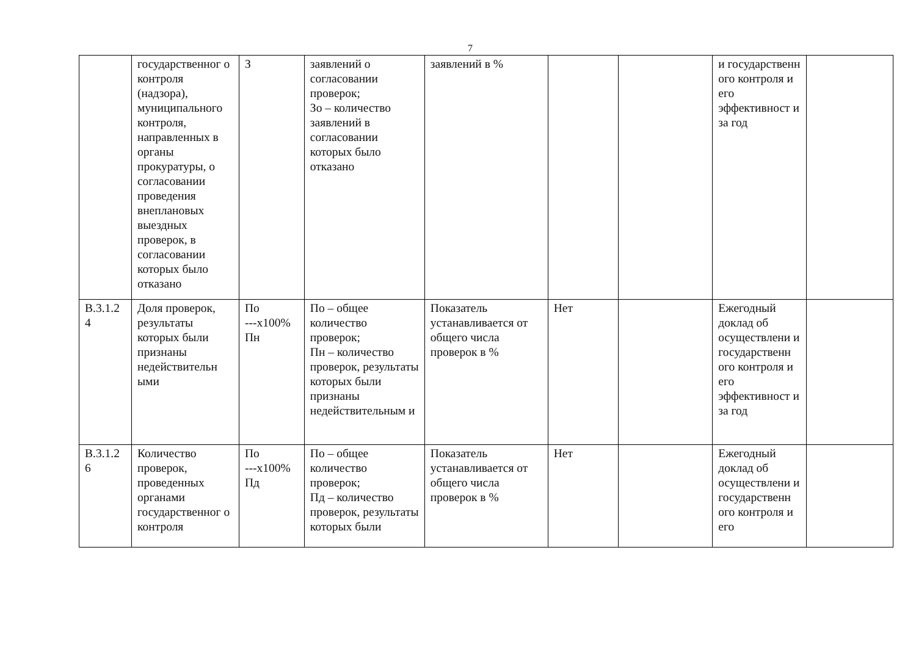7
| | государственног о контроля (надзора), муниципального контроля, направленных в органы прокуратуры, о согласовании проведения внеплановых выездных проверок, в согласовании которых было отказано | З | заявлений о согласовании проверок; Зо – количество заявлений в согласовании которых было отказано | заявлений в % | | | и государственн ого контроля и его эффективност и за год | |
| В.3.1.2 4 | Доля проверок, результаты которых были признаны недействительн ыми | По ---х100% Пн | По – общее количество проверок; Пн – количество проверок, результаты которых были признаны недействительным и | Показатель устанавливается от общего числа проверок в % | Нет | | Ежегодный доклад об осуществлени и государственн ого контроля и его эффективност и за год | |
| В.3.1.2 6 | Количество проверок, проведенных органами государственног о контроля | По ---х100% Пд | По – общее количество проверок; Пд – количество проверок, результаты которых были | Показатель устанавливается от общего числа проверок в % | Нет | | Ежегодный доклад об осуществлени и государственн ого контроля и его | |